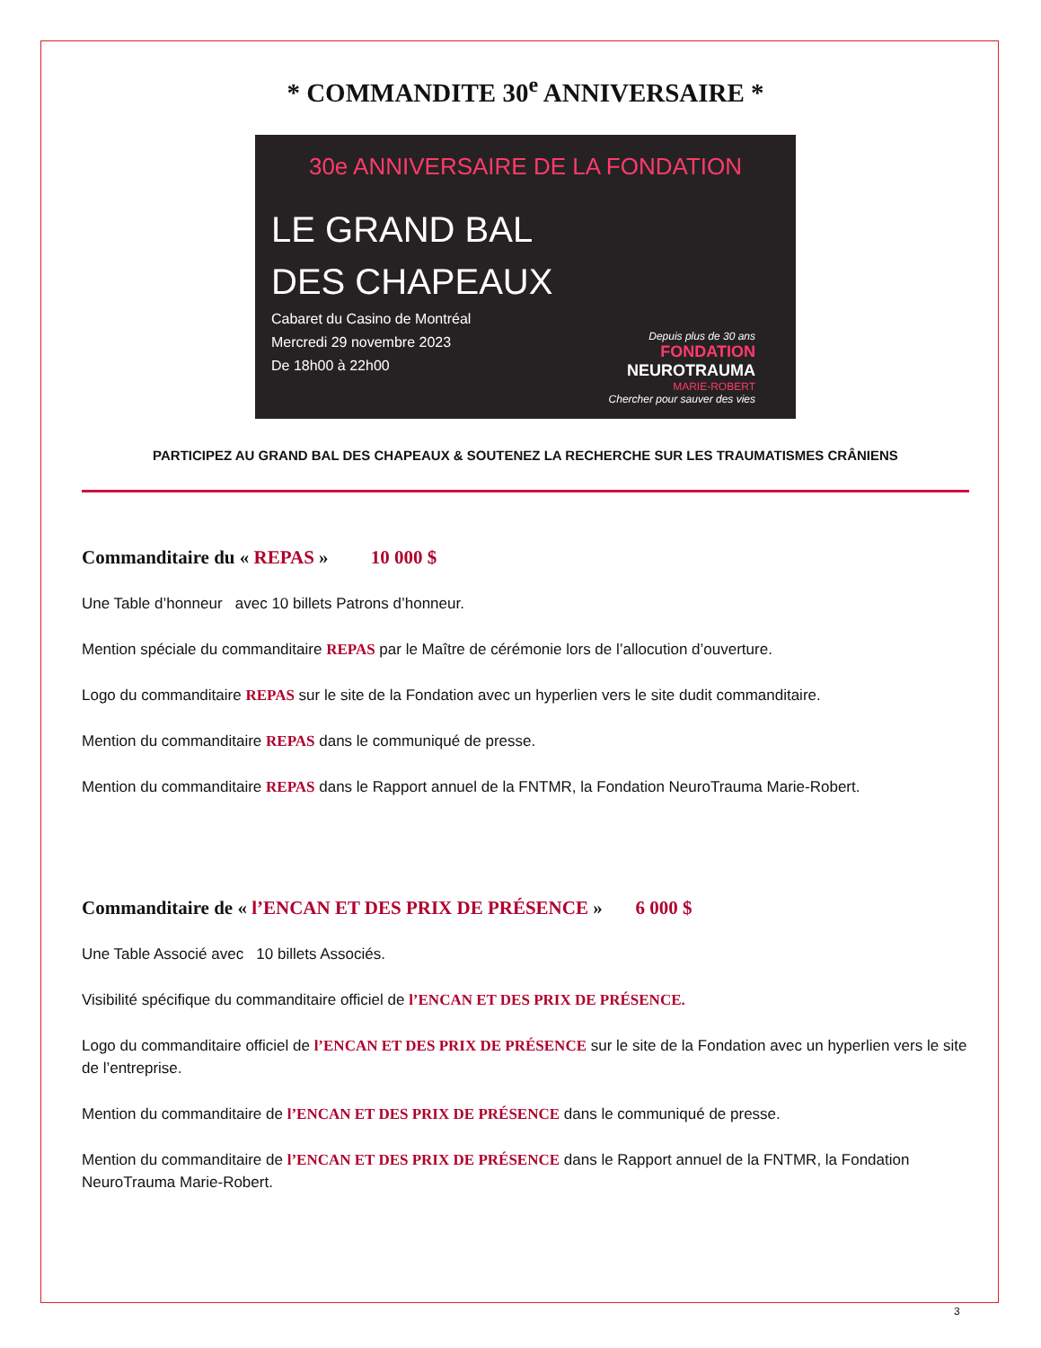* COMMANDITE 30<sup>e</sup> ANNIVERSAIRE *
30e ANNIVERSAIRE DE LA FONDATION
LE GRAND BAL
DES CHAPEAUX
Cabaret du Casino de Montréal
Mercredi 29 novembre 2023
De 18h00 à 22h00
Depuis plus de 30 ans
FONDATION
NEUROTRAUMA
MARIE-ROBERT
Chercher pour sauver des vies
PARTICIPEZ AU GRAND BAL DES CHAPEAUX & SOUTENEZ LA RECHERCHE SUR LES TRAUMATISMES CRÂNIENS
Commanditaire du « REPAS » 10 000 $
Une Table d’honneur avec 10 billets Patrons d’honneur.
Mention spéciale du commanditaire REPAS par le Maître de cérémonie lors de l’allocution d’ouverture.
Logo du commanditaire REPAS sur le site de la Fondation avec un hyperlien vers le site dudit commanditaire.
Mention du commanditaire REPAS dans le communiqué de presse.
Mention du commanditaire REPAS dans le Rapport annuel de la FNTMR, la Fondation NeuroTrauma Marie-Robert.
Commanditaire de « l’ENCAN ET DES PRIX DE PRÉSENCE » 6 000 $
Une Table Associé avec 10 billets Associés.
Visibilité spécifique du commanditaire officiel de l’ENCAN ET DES PRIX DE PRÉSENCE.
Logo du commanditaire officiel de l’ENCAN ET DES PRIX DE PRÉSENCE sur le site de la Fondation avec un hyperlien vers le site de l’entreprise.
Mention du commanditaire de l’ENCAN ET DES PRIX DE PRÉSENCE dans le communiqué de presse.
Mention du commanditaire de l’ENCAN ET DES PRIX DE PRÉSENCE dans le Rapport annuel de la FNTMR, la Fondation NeuroTrauma Marie-Robert.
3